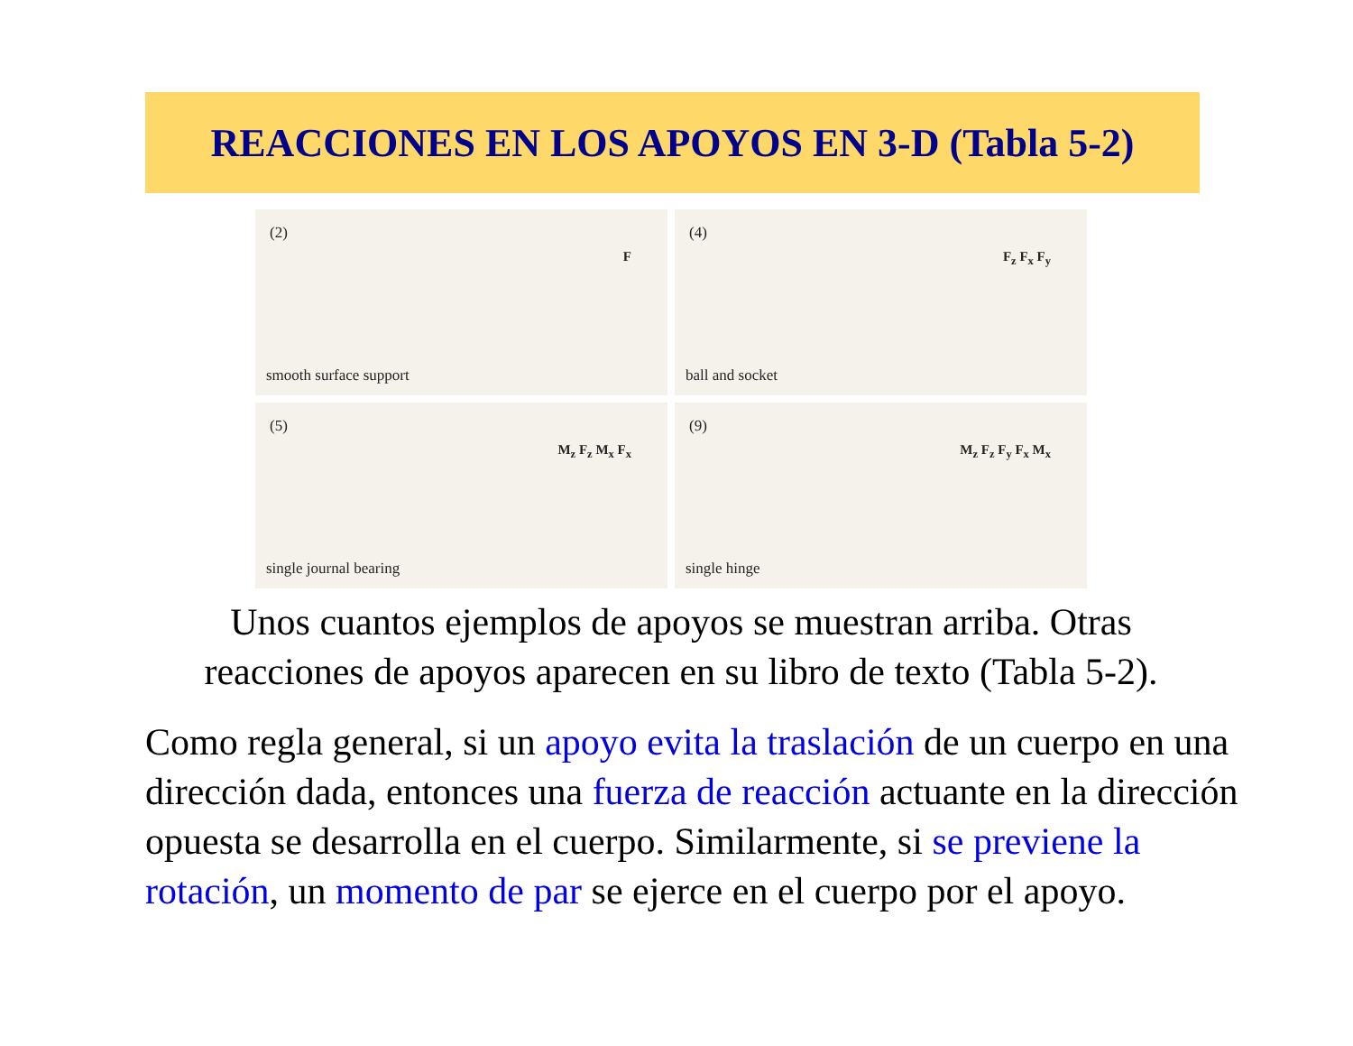REACCIONES EN LOS APOYOS EN 3-D (Tabla 5-2)
(2)
F
smooth surface support
(4)
F<sub>z</sub> F<sub>x</sub> F<sub>y</sub>
ball and socket
(5)
M<sub>z</sub> F<sub>z</sub> M<sub>x</sub> F<sub>x</sub>
single journal bearing
(9)
M<sub>z</sub> F<sub>z</sub> F<sub>y</sub> F<sub>x</sub> M<sub>x</sub>
single hinge
Unos cuantos ejemplos de apoyos se muestran arriba. Otras reacciones de apoyos aparecen en su libro de texto (Tabla 5-2).
Como regla general, si un apoyo evita la traslación de un cuerpo en una dirección dada, entonces una fuerza de reacción actuante en la dirección opuesta se desarrolla en el cuerpo. Similarmente, si se previene la rotación, un momento de par se ejerce en el cuerpo por el apoyo.